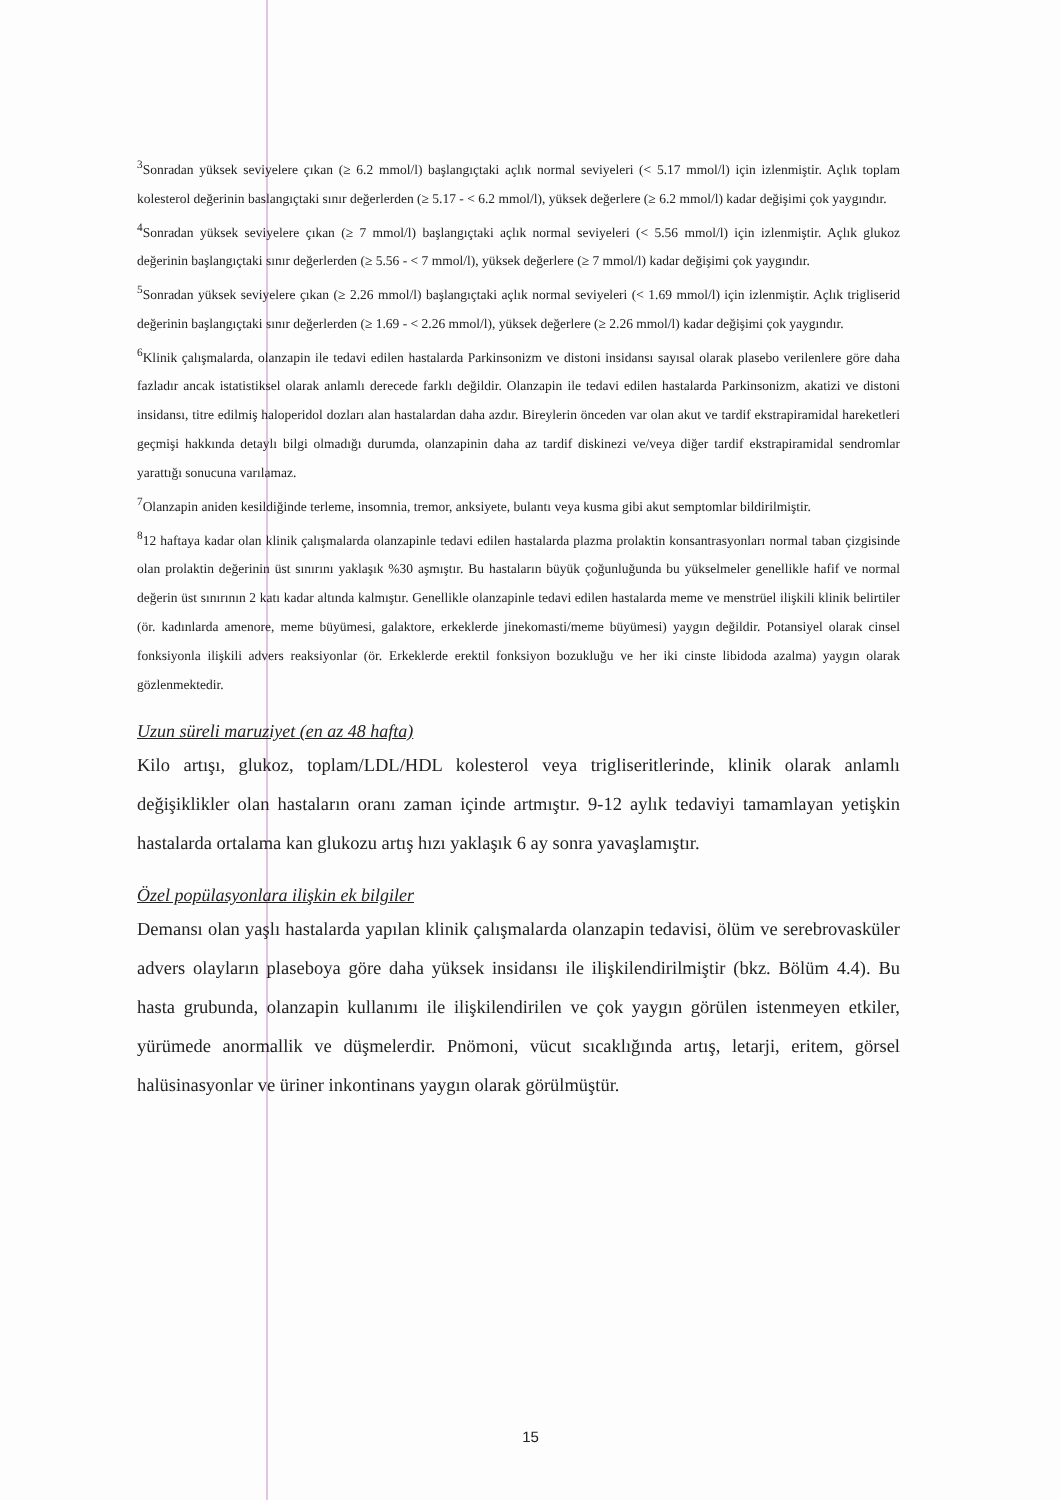<sup>3</sup> Sonradan yüksek seviyelere çıkan (≥ 6.2 mmol/l) başlangıçtaki açlık normal seviyeleri (< 5.17 mmol/l) için izlenmiştir. Açlık toplam kolesterol değerinin baslangıçtaki sınır değerlerden (≥ 5.17 - < 6.2 mmol/l), yüksek değerlere (≥ 6.2 mmol/l) kadar değişimi çok yaygındır.
<sup>4</sup> Sonradan yüksek seviyelere çıkan (≥ 7 mmol/l) başlangıçtaki açlık normal seviyeleri (< 5.56 mmol/l) için izlenmiştir. Açlık glukoz değerinin başlangıçtaki sınır değerlerden (≥ 5.56 - < 7 mmol/l), yüksek değerlere (≥ 7 mmol/l) kadar değişimi çok yaygındır.
<sup>5</sup> Sonradan yüksek seviyelere çıkan (≥ 2.26 mmol/l) başlangıçtaki açlık normal seviyeleri (< 1.69 mmol/l) için izlenmiştir. Açlık trigliserid değerinin başlangıçtaki sınır değerlerden (≥ 1.69 - < 2.26 mmol/l), yüksek değerlere (≥ 2.26 mmol/l) kadar değişimi çok yaygındır.
<sup>6</sup> Klinik çalışmalarda, olanzapin ile tedavi edilen hastalarda Parkinsonizm ve distoni insidansı sayısal olarak plasebo verilenlere göre daha fazladır ancak istatistiksel olarak anlamlı derecede farklı değildir. Olanzapin ile tedavi edilen hastalarda Parkinsonizm, akatizi ve distoni insidansı, titre edilmiş haloperidol dozları alan hastalardan daha azdır. Bireylerin önceden var olan akut ve tardif ekstrapiramidal hareketleri geçmişi hakkında detaylı bilgi olmadığı durumda, olanzapinin daha az tardif diskinezi ve/veya diğer tardif ekstrapiramidal sendromlar yarattığı sonucuna varılamaz.
<sup>7</sup> Olanzapin aniden kesildiğinde terleme, insomnia, tremor, anksiyete, bulantı veya kusma gibi akut semptomlar bildirilmiştir.
<sup>8</sup> 12 haftaya kadar olan klinik çalışmalarda olanzapinle tedavi edilen hastalarda plazma prolaktin konsantrasyonları normal taban çizgisinde olan prolaktin değerinin üst sınırını yaklaşık %30 aşmıştır. Bu hastaların büyük çoğunluğunda bu yükselmeler genellikle hafif ve normal değerin üst sınırının 2 katı kadar altında kalmıştır. Genellikle olanzapinle tedavi edilen hastalarda meme ve menstrüel ilişkili klinik belirtiler (ör. kadınlarda amenore, meme büyümesi, galaktore, erkeklerde jinekomasti/meme büyümesi) yaygın değildir. Potansiyel olarak cinsel fonksiyonla ilişkili advers reaksiyonlar (ör. Erkeklerde erektil fonksiyon bozukluğu ve her iki cinste libidoda azalma) yaygın olarak gözlenmektedir.
Uzun süreli maruziyet (en az 48 hafta)
Kilo artışı, glukoz, toplam/LDL/HDL kolesterol veya trigliseritlerinde, klinik olarak anlamlı değişiklikler olan hastaların oranı zaman içinde artmıştır. 9-12 aylık tedaviyi tamamlayan yetişkin hastalarda ortalama kan glukozu artış hızı yaklaşık 6 ay sonra yavaşlamıştır.
Özel popülasyonlara ilişkin ek bilgiler
Demansı olan yaşlı hastalarda yapılan klinik çalışmalarda olanzapin tedavisi, ölüm ve serebrovasküler advers olayların plaseboya göre daha yüksek insidansı ile ilişkilendirilmiştir (bkz. Bölüm 4.4). Bu hasta grubunda, olanzapin kullanımı ile ilişkilendirilen ve çok yaygın görülen istenmeyen etkiler, yürümede anormallik ve düşmelerdir. Pnömoni, vücut sıcaklığında artış, letarji, eritem, görsel halüsinasyonlar ve üriner inkontinans yaygın olarak görülmüştür.
15